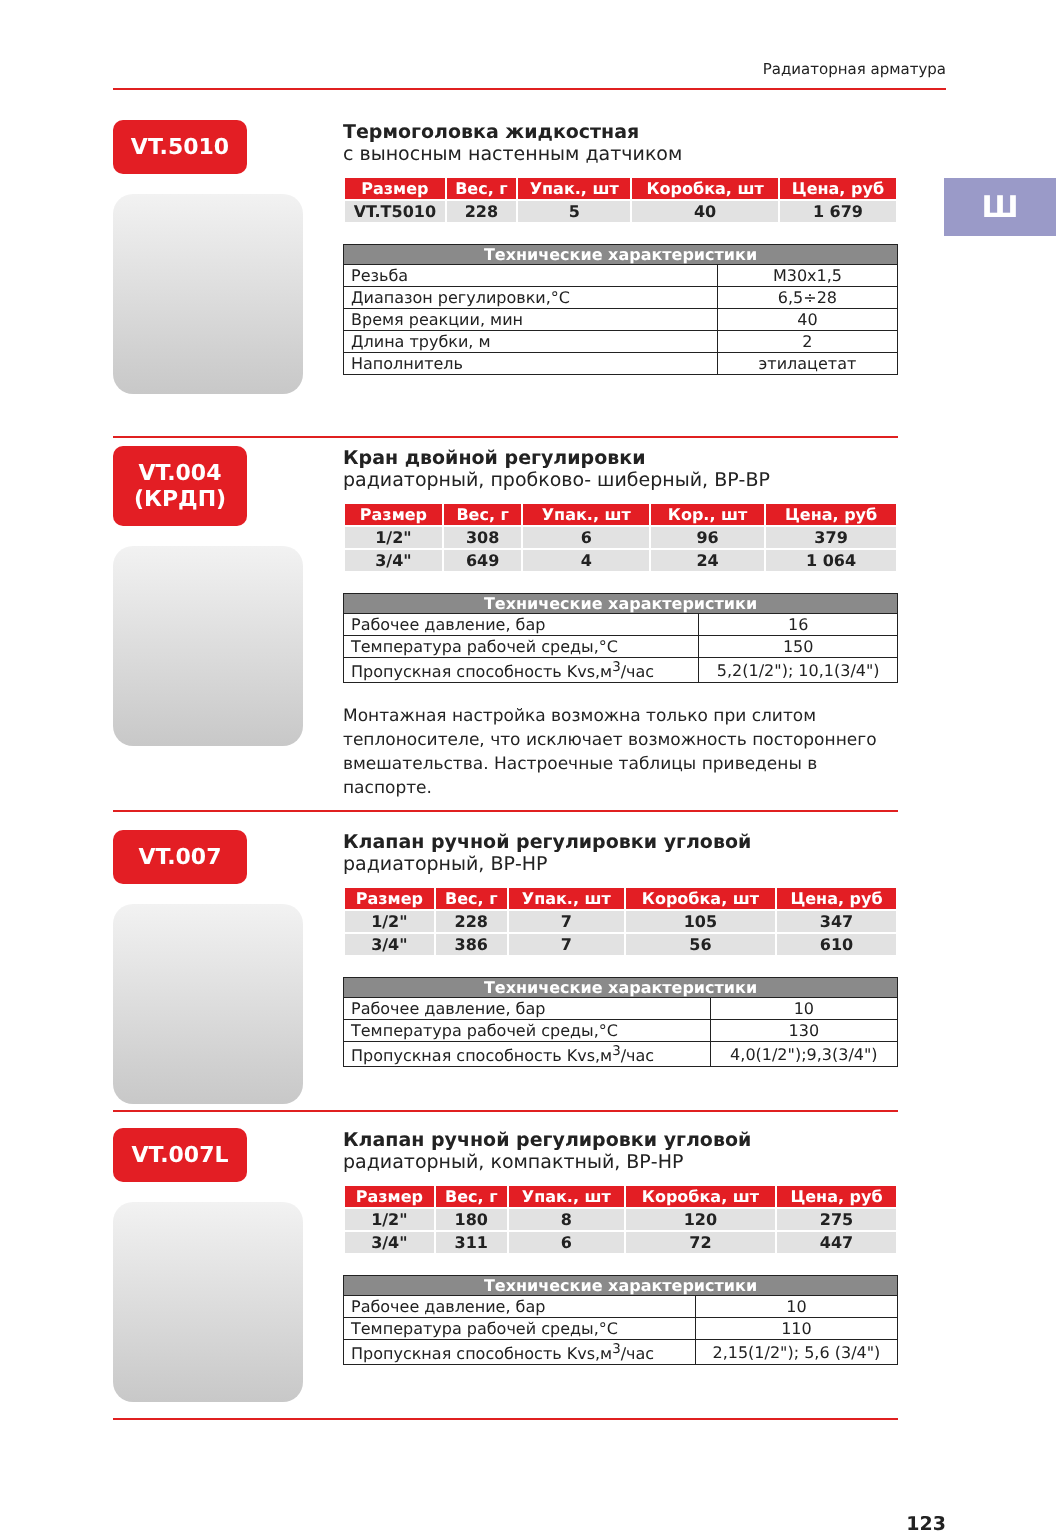Радиаторная арматура
Ш
VT.5010
Термоголовка жидкостная
с выносным настенным датчиком
| Размер | Вес, г | Упак., шт | Коробка, шт | Цена, руб |
| --- | --- | --- | --- | --- |
| VT.T5010 | 228 | 5 | 40 | 1 679 |
| Технические характеристики | |
| --- | --- |
| Резьба | M30x1,5 |
| Диапазон регулировки,°C | 6,5÷28 |
| Время реакции, мин | 40 |
| Длина трубки, м | 2 |
| Наполнитель | этилацетат |
VT.004
(КРДП)
Кран двойной регулировки
радиаторный, пробково- шиберный, ВР-ВР
| Размер | Вес, г | Упак., шт | Кор., шт | Цена, руб |
| --- | --- | --- | --- | --- |
| 1/2" | 308 | 6 | 96 | 379 |
| 3/4" | 649 | 4 | 24 | 1 064 |
| Технические характеристики | |
| --- | --- |
| Рабочее давление, бар | 16 |
| Температура рабочей среды,°C | 150 |
| Пропускная способность Kvs,м<sup>3</sup>/час | 5,2(1/2"); 10,1(3/4") |
Монтажная настройка возможна только при слитом теплоносителе, что исключает возможность постороннего вмешательства. Настроечные таблицы приведены в паспорте.
VT.007
Клапан ручной регулировки угловой
радиаторный, ВР-НР
| Размер | Вес, г | Упак., шт | Коробка, шт | Цена, руб |
| --- | --- | --- | --- | --- |
| 1/2" | 228 | 7 | 105 | 347 |
| 3/4" | 386 | 7 | 56 | 610 |
| Технические характеристики | |
| --- | --- |
| Рабочее давление, бар | 10 |
| Температура рабочей среды,°C | 130 |
| Пропускная способность Kvs,м<sup>3</sup>/час | 4,0(1/2");9,3(3/4") |
VT.007L
Клапан ручной регулировки угловой
радиаторный, компактный, ВР-НР
| Размер | Вес, г | Упак., шт | Коробка, шт | Цена, руб |
| --- | --- | --- | --- | --- |
| 1/2" | 180 | 8 | 120 | 275 |
| 3/4" | 311 | 6 | 72 | 447 |
| Технические характеристики | |
| --- | --- |
| Рабочее давление, бар | 10 |
| Температура рабочей среды,°C | 110 |
| Пропускная способность Kvs,м<sup>3</sup>/час | 2,15(1/2"); 5,6 (3/4") |
123